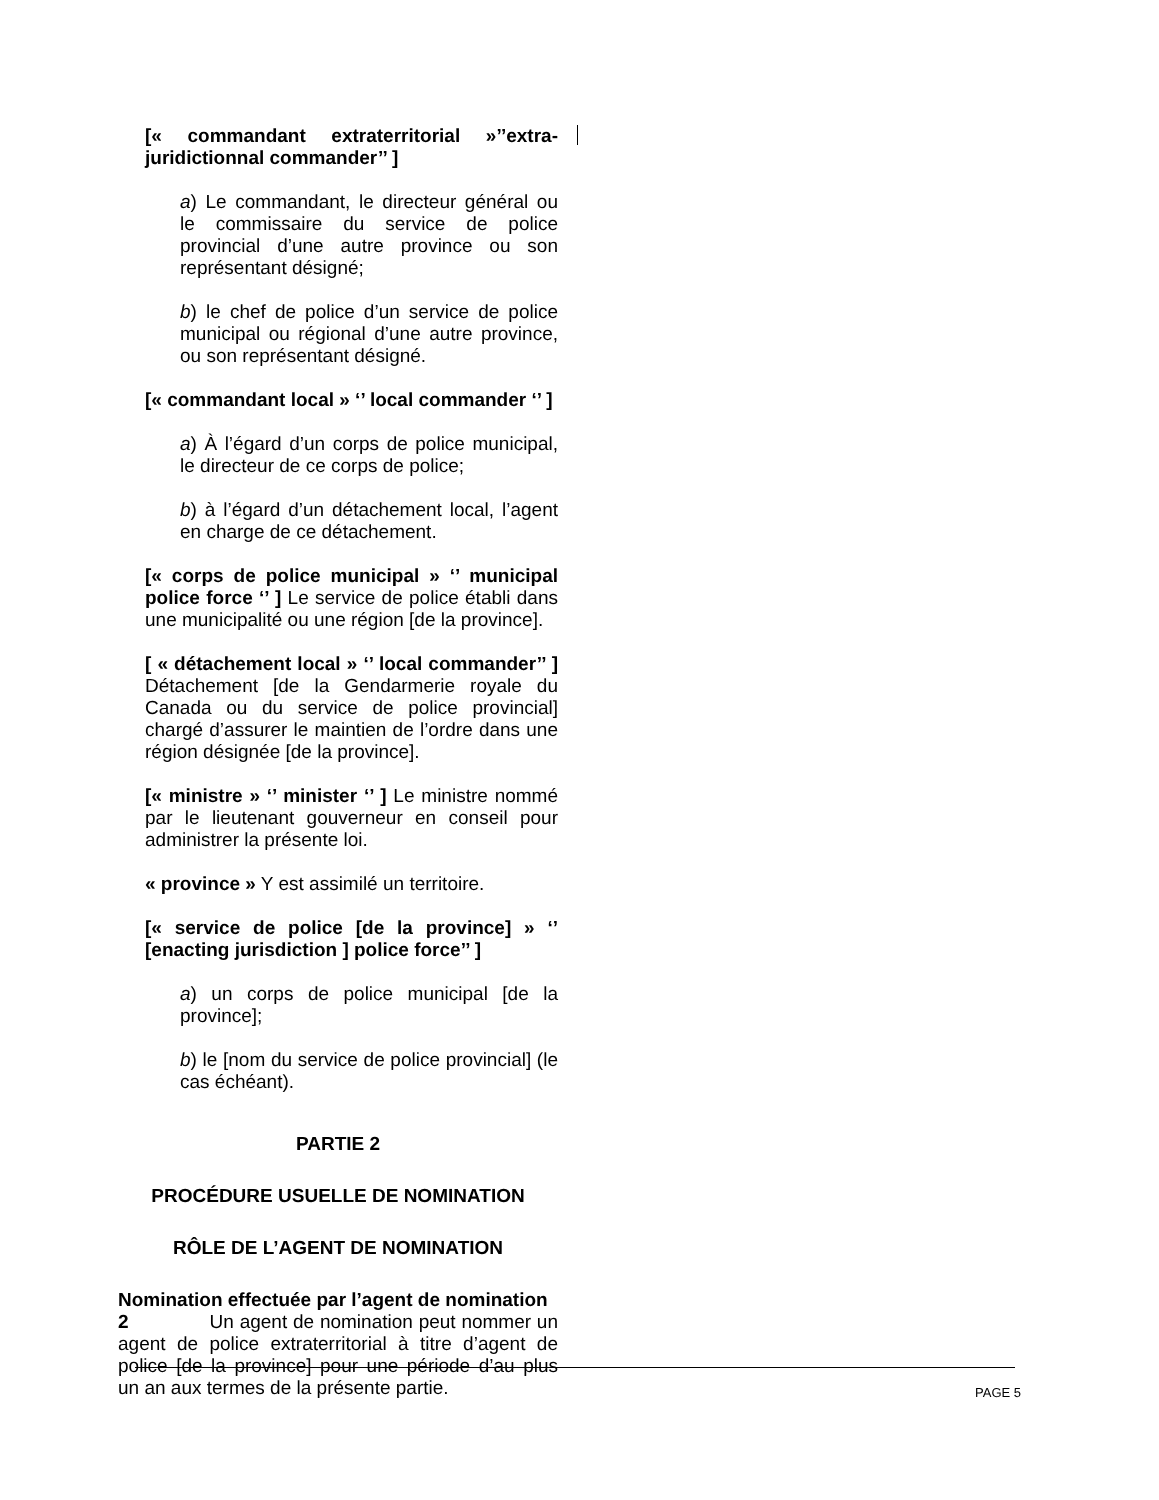[« commandant extraterritorial »’’extra-juridictionnal commander’’ ]
a) Le commandant, le directeur général ou le commissaire du service de police provincial d’une autre province ou son représentant désigné;
b) le chef de police d’un service de police municipal ou régional d’une autre province, ou son représentant désigné.
[« commandant local » ‘’ local commander ‘’ ]
a) À l’égard d’un corps de police municipal, le directeur de ce corps de police;
b) à l’égard d’un détachement local, l’agent en charge de ce détachement.
[« corps de police municipal » ‘’ municipal police force ‘’ ] Le service de police établi dans une municipalité ou une région [de la province].
[ « détachement local » ‘’ local commander’’ ] Détachement [de la Gendarmerie royale du Canada ou du service de police provincial] chargé d’assurer le maintien de l’ordre dans une région désignée [de la province].
[« ministre » ‘’ minister ‘’ ] Le ministre nommé par le lieutenant gouverneur en conseil pour administrer la présente loi.
« province » Y est assimilé un territoire.
[« service de police [de la province] » ‘’ [enacting jurisdiction ] police force’’ ]
a) un corps de police municipal [de la province];
b) le [nom du service de police provincial] (le cas échéant).
PARTIE 2
PROCÉDURE USUELLE DE NOMINATION
RÔLE DE L’AGENT DE NOMINATION
Nomination effectuée par l’agent de nomination
2 Un agent de nomination peut nommer un agent de police extraterritorial à titre d’agent de police [de la province] pour une période d’au plus un an aux termes de la présente partie.
PAGE 5